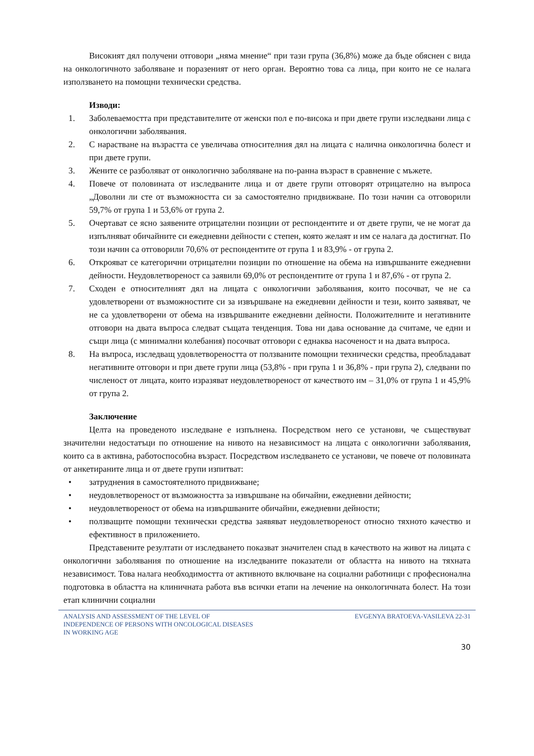Високият дял получени отговори „няма мнение“ при тази група (36,8%) може да бъде обяснен с вида на онкологичното заболяване и поразеният от него орган. Вероятно това са лица, при които не се налага използването на помощни технически средства.
Изводи:
1. Заболеваемостта при представителите от женски пол е по-висока и при двете групи изследвани лица с онкологични заболявания.
2. С нарастване на възрастта се увеличава относителния дял на лицата с налична онкологична болест и при двете групи.
3. Жените се разболяват от онкологично заболяване на по-ранна възраст в сравнение с мъжете.
4. Повече от половината от изследваните лица и от двете групи отговорят отрицателно на въпроса „Доволни ли сте от възможността си за самостоятелно придвижване. По този начин са отговорили 59,7% от група 1 и 53,6% от група 2.
5. Очертават се ясно заявените отрицателни позиции от респондентите и от двете групи, че не могат да изпълняват обичайните си ежедневни дейности с степен, която желаят и им се налага да достигнат. По този начин са отговорили 70,6% от респондентите от група 1 и 83,9% - от група 2.
6. Открояват се категорични отрицателни позиции по отношение на обема на извършваните ежедневни дейности. Неудовлетвореност са заявили 69,0% от респондентите от група 1 и 87,6% - от група 2.
7. Сходен е относителният дял на лицата с онкологични заболявания, които посочват, че не са удовлетворени от възможностите си за извършване на ежедневни дейности и тези, които заявяват, че не са удовлетворени от обема на извършваните ежедневни дейности. Положителните и негативните отговори на двата въпроса следват същата тенденция. Това ни дава основание да считаме, че едни и същи лица (с минимални колебания) посочват отговори с еднаква насоченост и на двата въпроса.
8. На въпроса, изследващ удовлетвореността от ползваните помощни технически средства, преобладават негативните отговори и при двете групи лица (53,8% - при група 1 и 36,8% - при група 2), следвани по численост от лицата, които изразяват неудовлетвореност от качеството им – 31,0% от група 1 и 45,9% от група 2.
Заключение
Целта на проведеното изследване е изпълнена. Посредством него се установи, че съществуват значителни недостатъци по отношение на нивото на независимост на лицата с онкологични заболявания, които са в активна, работоспособна възраст. Посредством изследването се установи, че повече от половината от анкетираните лица и от двете групи изпитват:
• затруднения в самостоятелното придвижване;
• неудовлетвореност от възможността за извършване на обичайни, ежедневни дейности;
• неудовлетвореност от обема на извършваните обичайни, ежедневни дейности;
• ползващите помощни технически средства заявяват неудовлетвореност относно тяхното качество и ефективност в приложението.
Представените резултати от изследването показват значителен спад в качеството на живот на лицата с онкологични заболявания по отношение на изследваните показатели от областта на нивото на тяхната независимост. Това налага необходимостта от активното включване на социални работници с професионална подготовка в областта на клиничната работа във всички етапи на лечение на онкологичната болест. На този етап клинични социални
ANALYSIS AND ASSESSMENT OF THE LEVEL OF
INDEPENDENCE OF PERSONS WITH ONCOLOGICAL DISEASES
IN WORKING AGE
EVGENYA BRATOEVA-VASILEVA 22-31
30